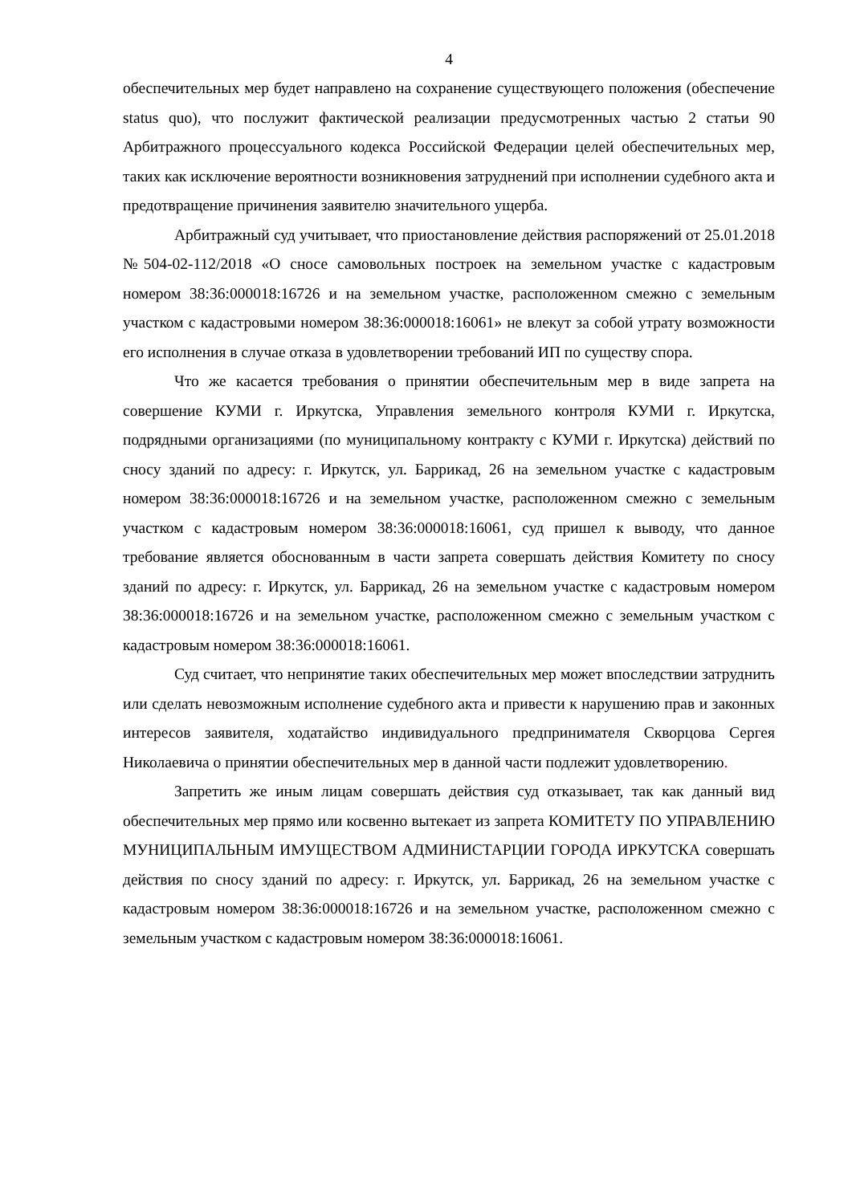4
обеспечительных мер будет направлено на сохранение существующего положения (обеспечение status quo), что послужит фактической реализации предусмотренных частью 2 статьи 90 Арбитражного процессуального кодекса Российской Федерации целей обеспечительных мер, таких как исключение вероятности возникновения затруднений при исполнении судебного акта и предотвращение причинения заявителю значительного ущерба.
Арбитражный суд учитывает, что приостановление действия распоряжений от 25.01.2018 №504-02-112/2018 «О сносе самовольных построек на земельном участке с кадастровым номером 38:36:000018:16726 и на земельном участке, расположенном смежно с земельным участком с кадастровыми номером 38:36:000018:16061» не влекут за собой утрату возможности его исполнения в случае отказа в удовлетворении требований ИП по существу спора.
Что же касается требования о принятии обеспечительным мер в виде запрета на совершение КУМИ г. Иркутска, Управления земельного контроля КУМИ г. Иркутска, подрядными организациями (по муниципальному контракту с КУМИ г. Иркутска) действий по сносу зданий по адресу: г. Иркутск, ул. Баррикад, 26 на земельном участке с кадастровым номером 38:36:000018:16726 и на земельном участке, расположенном смежно с земельным участком с кадастровым номером 38:36:000018:16061, суд пришел к выводу, что данное требование является обоснованным в части запрета совершать действия Комитету по сносу зданий по адресу: г. Иркутск, ул. Баррикад, 26 на земельном участке с кадастровым номером 38:36:000018:16726 и на земельном участке, расположенном смежно с земельным участком с кадастровым номером 38:36:000018:16061.
Суд считает, что непринятие таких обеспечительных мер может впоследствии затруднить или сделать невозможным исполнение судебного акта и привести к нарушению прав и законных интересов заявителя, ходатайство индивидуального предпринимателя Скворцова Сергея Николаевича о принятии обеспечительных мер в данной части подлежит удовлетворению.
Запретить же иным лицам совершать действия суд отказывает, так как данный вид обеспечительных мер прямо или косвенно вытекает из запрета КОМИТЕТУ ПО УПРАВЛЕНИЮ МУНИЦИПАЛЬНЫМ ИМУЩЕСТВОМ АДМИНИСТАРЦИИ ГОРОДА ИРКУТСКА совершать действия по сносу зданий по адресу: г. Иркутск, ул. Баррикад, 26 на земельном участке с кадастровым номером 38:36:000018:16726 и на земельном участке, расположенном смежно с земельным участком с кадастровым номером 38:36:000018:16061.